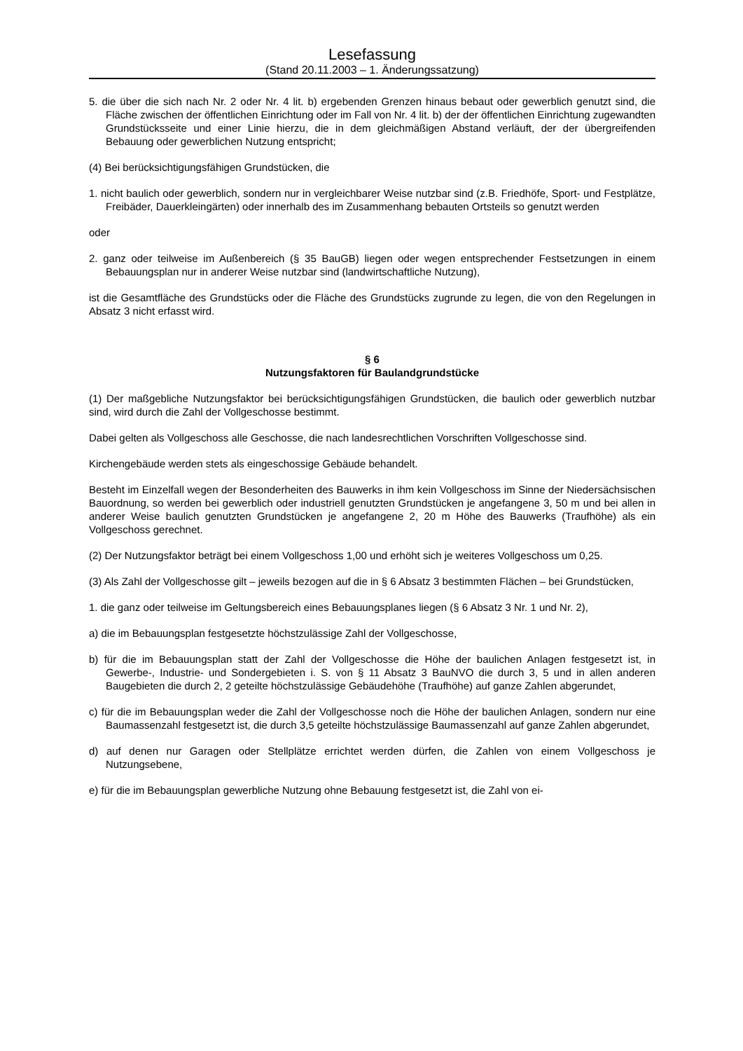Lesefassung
(Stand 20.11.2003 – 1. Änderungssatzung)
5. die über die sich nach Nr. 2 oder Nr. 4 lit. b) ergebenden Grenzen hinaus bebaut oder gewerblich genutzt sind, die Fläche zwischen der öffentlichen Einrichtung oder im Fall von Nr. 4 lit. b) der der öffentlichen Einrichtung zugewandten Grundstücksseite und einer Linie hierzu, die in dem gleichmäßigen Abstand verläuft, der der übergreifenden Bebauung oder gewerblichen Nutzung entspricht;
(4) Bei berücksichtigungsfähigen Grundstücken, die
1. nicht baulich oder gewerblich, sondern nur in vergleichbarer Weise nutzbar sind (z.B. Friedhöfe, Sport- und Festplätze, Freibäder, Dauerkleingärten) oder innerhalb des im Zusammenhang bebauten Ortsteils so genutzt werden
oder
2. ganz oder teilweise im Außenbereich (§ 35 BauGB) liegen oder wegen entsprechender Festsetzungen in einem Bebauungsplan nur in anderer Weise nutzbar sind (landwirtschaftliche Nutzung),
ist die Gesamtfläche des Grundstücks oder die Fläche des Grundstücks zugrunde zu legen, die von den Regelungen in Absatz 3 nicht erfasst wird.
§ 6
Nutzungsfaktoren für Baulandgrundstücke
(1) Der maßgebliche Nutzungsfaktor bei berücksichtigungsfähigen Grundstücken, die baulich oder gewerblich nutzbar sind, wird durch die Zahl der Vollgeschosse bestimmt.
Dabei gelten als Vollgeschoss alle Geschosse, die nach landesrechtlichen Vorschriften Vollgeschosse sind.
Kirchengebäude werden stets als eingeschossige Gebäude behandelt.
Besteht im Einzelfall wegen der Besonderheiten des Bauwerks in ihm kein Vollgeschoss im Sinne der Niedersächsischen Bauordnung, so werden bei gewerblich oder industriell genutzten Grundstücken je angefangene 3, 50 m und bei allen in anderer Weise baulich genutzten Grundstücken je angefangene 2, 20 m Höhe des Bauwerks (Traufhöhe) als ein Vollgeschoss gerechnet.
(2) Der Nutzungsfaktor beträgt bei einem Vollgeschoss 1,00 und erhöht sich je weiteres Vollgeschoss um 0,25.
(3) Als Zahl der Vollgeschosse gilt – jeweils bezogen auf die in § 6 Absatz 3 bestimmten Flächen – bei Grundstücken,
1. die ganz oder teilweise im Geltungsbereich eines Bebauungsplanes liegen (§ 6 Absatz 3 Nr. 1 und Nr. 2),
a) die im Bebauungsplan festgesetzte höchstzulässige Zahl der Vollgeschosse,
b) für die im Bebauungsplan statt der Zahl der Vollgeschosse die Höhe der baulichen Anlagen festgesetzt ist, in Gewerbe-, Industrie- und Sondergebieten i. S. von § 11 Absatz 3 BauNVO die durch 3, 5 und in allen anderen Baugebieten die durch 2, 2 geteilte höchstzulässige Gebäudehöhe (Traufhöhe) auf ganze Zahlen abgerundet,
c) für die im Bebauungsplan weder die Zahl der Vollgeschosse noch die Höhe der baulichen Anlagen, sondern nur eine Baumassenzahl festgesetzt ist, die durch 3,5 geteilte höchstzulässige Baumassenzahl auf ganze Zahlen abgerundet,
d) auf denen nur Garagen oder Stellplätze errichtet werden dürfen, die Zahlen von einem Vollgeschoss je Nutzungsebene,
e) für die im Bebauungsplan gewerbliche Nutzung ohne Bebauung festgesetzt ist, die Zahl von ei-